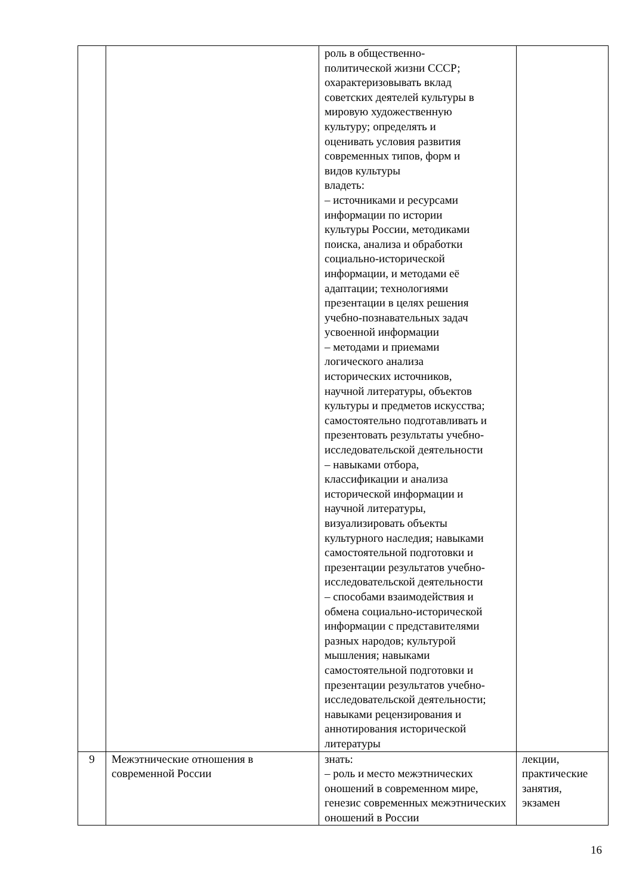| | | роль в общественно- политической жизни СССР; охарактеризовывать вклад советских деятелей культуры в мировую художественную культуру; определять и оценивать условия развития современных типов, форм и видов культуры владеть: – источниками и ресурсами информации по истории культуры России, методиками поиска, анализа и обработки социально-исторической информации, и методами её адаптации; технологиями презентации в целях решения учебно-познавательных задач усвоенной информации – методами и приемами логического анализа исторических источников, научной литературы, объектов культуры и предметов искусства; самостоятельно подготавливать и презентовать результаты учебно- исследовательской деятельности – навыками отбора, классификации и анализа исторической информации и научной литературы, визуализировать объекты культурного наследия; навыками самостоятельной подготовки и презентации результатов учебно- исследовательской деятельности – способами взаимодействия и обмена социально-исторической информации с представителями разных народов; культурой мышления; навыками самостоятельной подготовки и презентации результатов учебно- исследовательской деятельности; навыками рецензирования и аннотирования исторической литературы | |
| 9 | Межэтнические отношения в современной России | знать: – роль и место межэтнических оношений в современном мире, генезис современных межэтнических оношений в России | лекции, практические занятия, экзамен |
16